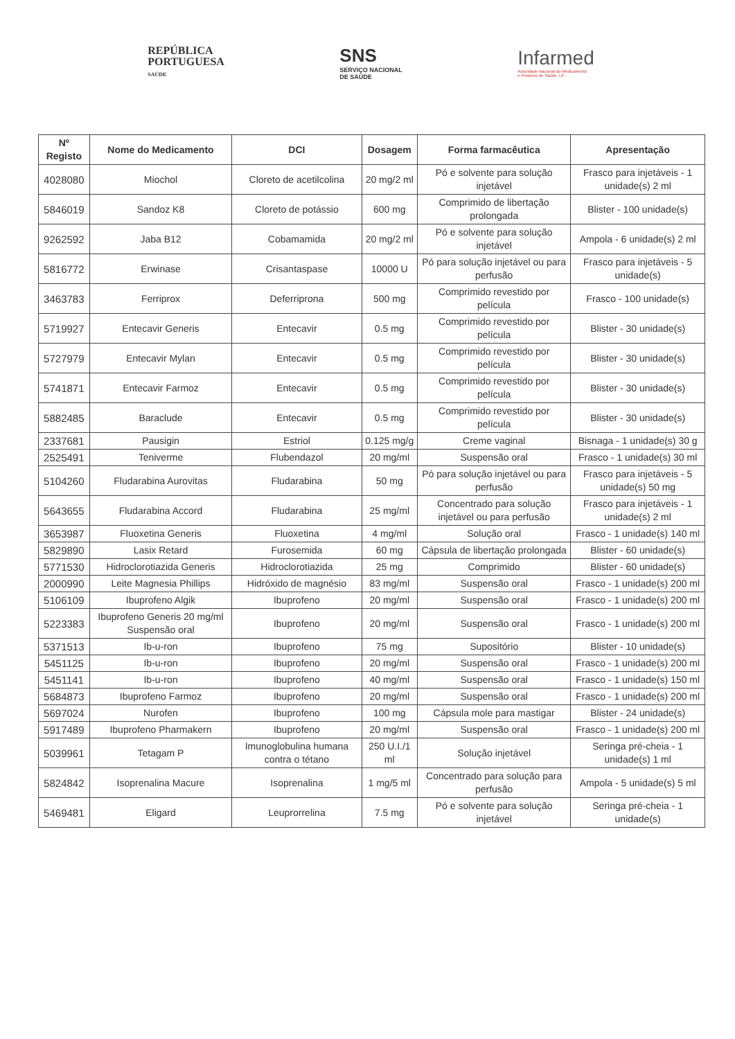REPÚBLICA
PORTUGUESA
SAÚDE
SNS
SERVIÇO NACIONAL
DE SAÚDE
Infarmed
Autoridade Nacional do Medicamento
e Produtos de Saúde, I.P.
| Nº Registo | Nome do Medicamento | DCI | Dosagem | Forma farmacêutica | Apresentação |
| --- | --- | --- | --- | --- | --- |
| 4028080 | Miochol | Cloreto de acetilcolina | 20 mg/2 ml | Pó e solvente para solução injetável | Frasco para injetáveis - 1 unidade(s) 2 ml |
| 5846019 | Sandoz K8 | Cloreto de potássio | 600 mg | Comprimido de libertação prolongada | Blister - 100 unidade(s) |
| 9262592 | Jaba B12 | Cobamamida | 20 mg/2 ml | Pó e solvente para solução injetável | Ampola - 6 unidade(s) 2 ml |
| 5816772 | Erwinase | Crisantaspase | 10000 U | Pó para solução injetável ou para perfusão | Frasco para injetáveis - 5 unidade(s) |
| 3463783 | Ferriprox | Deferriprona | 500 mg | Comprimido revestido por película | Frasco - 100 unidade(s) |
| 5719927 | Entecavir Generis | Entecavir | 0.5 mg | Comprimido revestido por película | Blister - 30 unidade(s) |
| 5727979 | Entecavir Mylan | Entecavir | 0.5 mg | Comprimido revestido por película | Blister - 30 unidade(s) |
| 5741871 | Entecavir Farmoz | Entecavir | 0.5 mg | Comprimido revestido por película | Blister - 30 unidade(s) |
| 5882485 | Baraclude | Entecavir | 0.5 mg | Comprimido revestido por película | Blister - 30 unidade(s) |
| 2337681 | Pausigin | Estriol | 0.125 mg/g | Creme vaginal | Bisnaga - 1 unidade(s) 30 g |
| 2525491 | Teniverme | Flubendazol | 20 mg/ml | Suspensão oral | Frasco - 1 unidade(s) 30 ml |
| 5104260 | Fludarabina Aurovitas | Fludarabina | 50 mg | Pó para solução injetável ou para perfusão | Frasco para injetáveis - 5 unidade(s) 50 mg |
| 5643655 | Fludarabina Accord | Fludarabina | 25 mg/ml | Concentrado para solução injetável ou para perfusão | Frasco para injetáveis - 1 unidade(s) 2 ml |
| 3653987 | Fluoxetina Generis | Fluoxetina | 4 mg/ml | Solução oral | Frasco - 1 unidade(s) 140 ml |
| 5829890 | Lasix Retard | Furosemida | 60 mg | Cápsula de libertação prolongada | Blister - 60 unidade(s) |
| 5771530 | Hidroclorotiazida Generis | Hidroclorotiazida | 25 mg | Comprimido | Blister - 60 unidade(s) |
| 2000990 | Leite Magnesia Phillips | Hidróxido de magnésio | 83 mg/ml | Suspensão oral | Frasco - 1 unidade(s) 200 ml |
| 5106109 | Ibuprofeno Algik | Ibuprofeno | 20 mg/ml | Suspensão oral | Frasco - 1 unidade(s) 200 ml |
| 5223383 | Ibuprofeno Generis 20 mg/ml Suspensão oral | Ibuprofeno | 20 mg/ml | Suspensão oral | Frasco - 1 unidade(s) 200 ml |
| 5371513 | Ib-u-ron | Ibuprofeno | 75 mg | Supositório | Blister - 10 unidade(s) |
| 5451125 | Ib-u-ron | Ibuprofeno | 20 mg/ml | Suspensão oral | Frasco - 1 unidade(s) 200 ml |
| 5451141 | Ib-u-ron | Ibuprofeno | 40 mg/ml | Suspensão oral | Frasco - 1 unidade(s) 150 ml |
| 5684873 | Ibuprofeno Farmoz | Ibuprofeno | 20 mg/ml | Suspensão oral | Frasco - 1 unidade(s) 200 ml |
| 5697024 | Nurofen | Ibuprofeno | 100 mg | Cápsula mole para mastigar | Blister - 24 unidade(s) |
| 5917489 | Ibuprofeno Pharmakern | Ibuprofeno | 20 mg/ml | Suspensão oral | Frasco - 1 unidade(s) 200 ml |
| 5039961 | Tetagam P | Imunoglobulina humana contra o tétano | 250 U.I./1 ml | Solução injetável | Seringa pré-cheia - 1 unidade(s) 1 ml |
| 5824842 | Isoprenalina Macure | Isoprenalina | 1 mg/5 ml | Concentrado para solução para perfusão | Ampola - 5 unidade(s) 5 ml |
| 5469481 | Eligard | Leuprorrelina | 7.5 mg | Pó e solvente para solução injetável | Seringa pré-cheia - 1 unidade(s) |